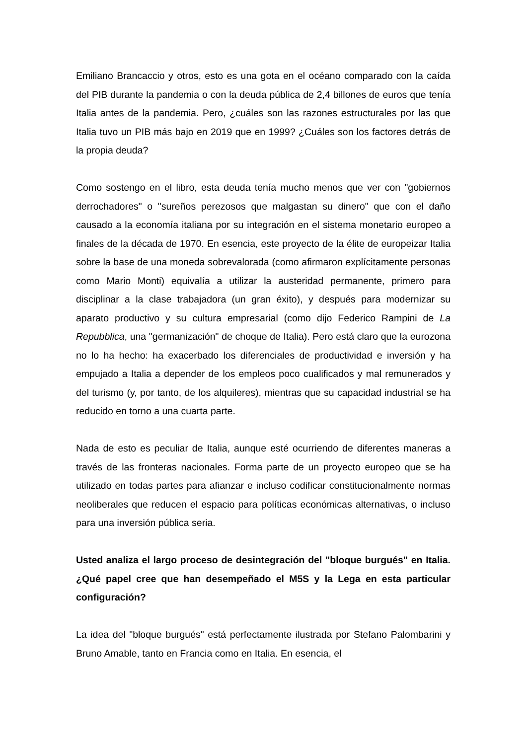Emiliano Brancaccio y otros, esto es una gota en el océano comparado con la caída del PIB durante la pandemia o con la deuda pública de 2,4 billones de euros que tenía Italia antes de la pandemia. Pero, ¿cuáles son las razones estructurales por las que Italia tuvo un PIB más bajo en 2019 que en 1999? ¿Cuáles son los factores detrás de la propia deuda?
Como sostengo en el libro, esta deuda tenía mucho menos que ver con "gobiernos derrochadores" o "sureños perezosos que malgastan su dinero" que con el daño causado a la economía italiana por su integración en el sistema monetario europeo a finales de la década de 1970. En esencia, este proyecto de la élite de europeizar Italia sobre la base de una moneda sobrevalorada (como afirmaron explícitamente personas como Mario Monti) equivalía a utilizar la austeridad permanente, primero para disciplinar a la clase trabajadora (un gran éxito), y después para modernizar su aparato productivo y su cultura empresarial (como dijo Federico Rampini de La Repubblica, una "germanización" de choque de Italia). Pero está claro que la eurozona no lo ha hecho: ha exacerbado los diferenciales de productividad e inversión y ha empujado a Italia a depender de los empleos poco cualificados y mal remunerados y del turismo (y, por tanto, de los alquileres), mientras que su capacidad industrial se ha reducido en torno a una cuarta parte.
Nada de esto es peculiar de Italia, aunque esté ocurriendo de diferentes maneras a través de las fronteras nacionales. Forma parte de un proyecto europeo que se ha utilizado en todas partes para afianzar e incluso codificar constitucionalmente normas neoliberales que reducen el espacio para políticas económicas alternativas, o incluso para una inversión pública seria.
Usted analiza el largo proceso de desintegración del "bloque burgués" en Italia. ¿Qué papel cree que han desempeñado el M5S y la Lega en esta particular configuración?
La idea del "bloque burgués" está perfectamente ilustrada por Stefano Palombarini y Bruno Amable, tanto en Francia como en Italia. En esencia, el